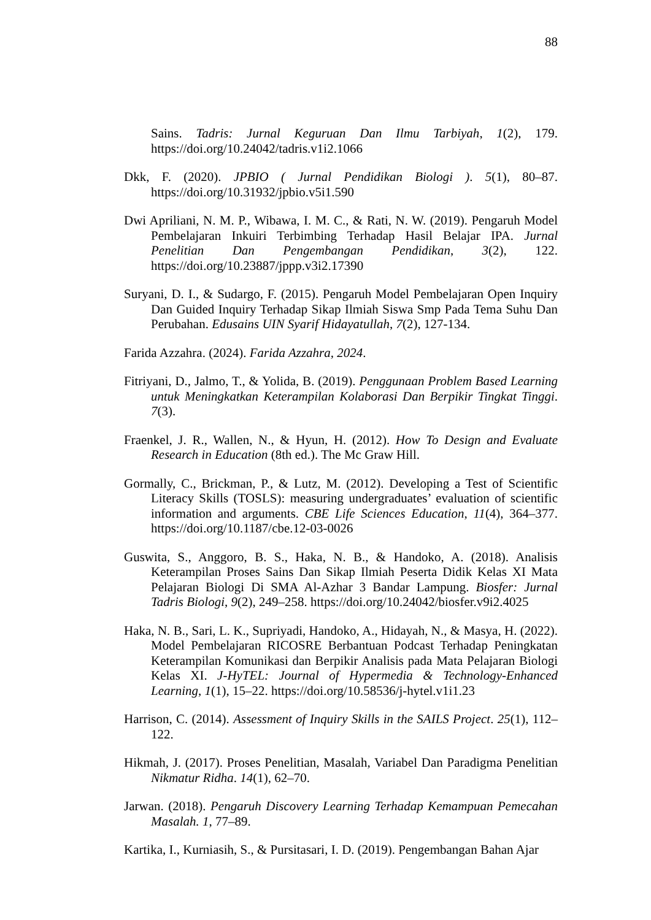88
Sains. Tadris: Jurnal Keguruan Dan Ilmu Tarbiyah, 1(2), 179. https://doi.org/10.24042/tadris.v1i2.1066
Dkk, F. (2020). JPBIO ( Jurnal Pendidikan Biologi ). 5(1), 80–87. https://doi.org/10.31932/jpbio.v5i1.590
Dwi Apriliani, N. M. P., Wibawa, I. M. C., & Rati, N. W. (2019). Pengaruh Model Pembelajaran Inkuiri Terbimbing Terhadap Hasil Belajar IPA. Jurnal Penelitian Dan Pengembangan Pendidikan, 3(2), 122. https://doi.org/10.23887/jppp.v3i2.17390
Suryani, D. I., & Sudargo, F. (2015). Pengaruh Model Pembelajaran Open Inquiry Dan Guided Inquiry Terhadap Sikap Ilmiah Siswa Smp Pada Tema Suhu Dan Perubahan. Edusains UIN Syarif Hidayatullah, 7(2), 127-134.
Farida Azzahra. (2024). Farida Azzahra, 2024.
Fitriyani, D., Jalmo, T., & Yolida, B. (2019). Penggunaan Problem Based Learning untuk Meningkatkan Keterampilan Kolaborasi Dan Berpikir Tingkat Tinggi. 7(3).
Fraenkel, J. R., Wallen, N., & Hyun, H. (2012). How To Design and Evaluate Research in Education (8th ed.). The Mc Graw Hill.
Gormally, C., Brickman, P., & Lutz, M. (2012). Developing a Test of Scientific Literacy Skills (TOSLS): measuring undergraduates’ evaluation of scientific information and arguments. CBE Life Sciences Education, 11(4), 364–377. https://doi.org/10.1187/cbe.12-03-0026
Guswita, S., Anggoro, B. S., Haka, N. B., & Handoko, A. (2018). Analisis Keterampilan Proses Sains Dan Sikap Ilmiah Peserta Didik Kelas XI Mata Pelajaran Biologi Di SMA Al-Azhar 3 Bandar Lampung. Biosfer: Jurnal Tadris Biologi, 9(2), 249–258. https://doi.org/10.24042/biosfer.v9i2.4025
Haka, N. B., Sari, L. K., Supriyadi, Handoko, A., Hidayah, N., & Masya, H. (2022). Model Pembelajaran RICOSRE Berbantuan Podcast Terhadap Peningkatan Keterampilan Komunikasi dan Berpikir Analisis pada Mata Pelajaran Biologi Kelas XI. J-HyTEL: Journal of Hypermedia & Technology-Enhanced Learning, 1(1), 15–22. https://doi.org/10.58536/j-hytel.v1i1.23
Harrison, C. (2014). Assessment of Inquiry Skills in the SAILS Project. 25(1), 112–122.
Hikmah, J. (2017). Proses Penelitian, Masalah, Variabel Dan Paradigma Penelitian Nikmatur Ridha. 14(1), 62–70.
Jarwan. (2018). Pengaruh Discovery Learning Terhadap Kemampuan Pemecahan Masalah. 1, 77–89.
Kartika, I., Kurniasih, S., & Pursitasari, I. D. (2019). Pengembangan Bahan Ajar